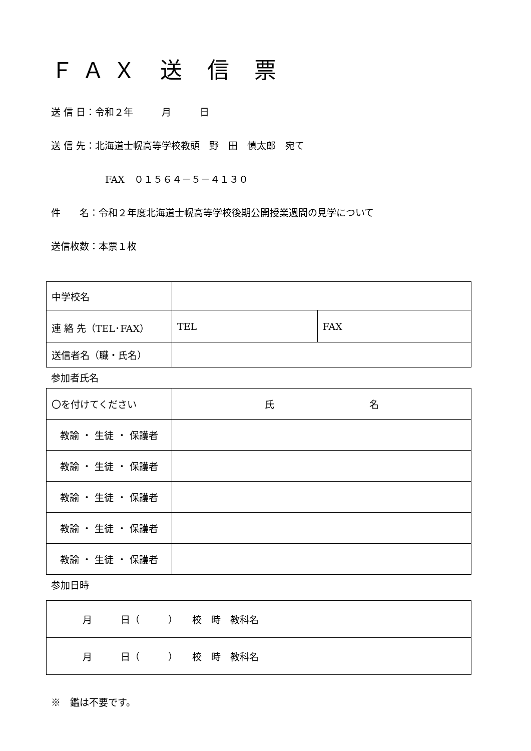ＦＡＸ 送 信 票
送 信 日：令和２年　　　月　　　日
送 信 先：北海道士幌高等学校教頭　野　田　慎太郎　宛て
FAX　０１５６４－５－４１３０
件　　名：令和２年度北海道士幌高等学校後期公開授業週間の見学について
送信枚数：本票１枚
| 中学校名 | | |
| 連 絡 先（TEL･FAX） | TEL | FAX |
| 送信者名（職・氏名） | | |
参加者氏名
| 〇を付けてください | 氏 名 |
| 教諭 ・ 生徒 ・ 保護者 | |
| 教諭 ・ 生徒 ・ 保護者 | |
| 教諭 ・ 生徒 ・ 保護者 | |
| 教諭 ・ 生徒 ・ 保護者 | |
| 教諭 ・ 生徒 ・ 保護者 | |
参加日時
| 月 日（ ） 校 時 教科名 |
| 月 日（ ） 校 時 教科名 |
※　鑑は不要です。